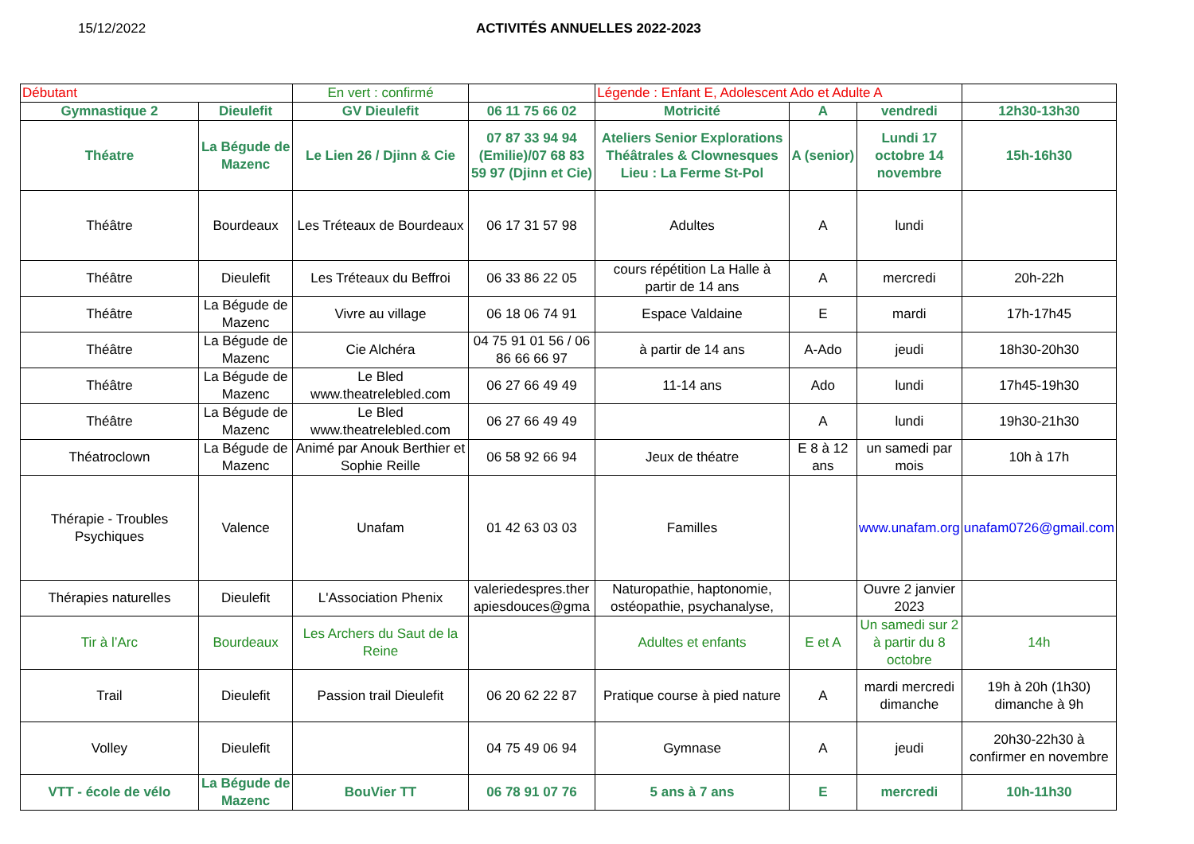15/12/2022 ACTIVITÉS ANNUELLES 2022-2023
| Débutant | | En vert : confirmé | | Légende : Enfant E, Adolescent Ado et Adulte A | | | |
| Gymnastique 2 | Dieulefit | GV Dieulefit | 06 11 75 66 02 | Motricité | A | vendredi | 12h30-13h30 |
| Théatre | La Bégude de Mazenc | Le Lien 26 / Djinn & Cie | 07 87 33 94 94 (Emilie)/07 68 83 59 97 (Djinn et Cie) | Ateliers Senior Explorations Théâtrales & Clownesques Lieu : La Ferme St-Pol | A (senior) | Lundi 17 octobre 14 novembre | 15h-16h30 |
| Théâtre | Bourdeaux | Les Tréteaux de Bourdeaux | 06 17 31 57 98 | Adultes | A | lundi | |
| Théâtre | Dieulefit | Les Tréteaux du Beffroi | 06 33 86 22 05 | cours répétition La Halle à partir de 14 ans | A | mercredi | 20h-22h |
| Théâtre | La Bégude de Mazenc | Vivre au village | 06 18 06 74 91 | Espace Valdaine | E | mardi | 17h-17h45 |
| Théâtre | La Bégude de Mazenc | Cie Alchéra | 04 75 91 01 56 / 06 86 66 66 97 | à partir de 14 ans | A-Ado | jeudi | 18h30-20h30 |
| Théâtre | La Bégude de Mazenc | Le Bled www.theatrelebled.com | 06 27 66 49 49 | 11-14 ans | Ado | lundi | 17h45-19h30 |
| Théâtre | La Bégude de Mazenc | Le Bled www.theatrelebled.com | 06 27 66 49 49 | | A | lundi | 19h30-21h30 |
| Théatroclown | La Bégude de Mazenc | Animé par Anouk Berthier et Sophie Reille | 06 58 92 66 94 | Jeux de théatre | E 8 à 12 ans | un samedi par mois | 10h à 17h |
| Thérapie - Troubles Psychiques | Valence | Unafam | 01 42 63 03 03 | Familles | | www.unafam.org | unafam0726@gmail.com |
| Thérapies naturelles | Dieulefit | L'Association Phenix | valeriedespres.ther apiesdouces@gma | Naturopathie, haptonomie, ostéopathie, psychanalyse, | | Ouvre 2 janvier 2023 | |
| Tir à l’Arc | Bourdeaux | Les Archers du Saut de la Reine | | Adultes et enfants | E et A | Un samedi sur 2 à partir du 8 octobre | 14h |
| Trail | Dieulefit | Passion trail Dieulefit | 06 20 62 22 87 | Pratique course à pied nature | A | mardi mercredi dimanche | 19h à 20h (1h30) dimanche à 9h |
| Volley | Dieulefit | | 04 75 49 06 94 | Gymnase | A | jeudi | 20h30-22h30 à confirmer en novembre |
| VTT - école de vélo | La Bégude de Mazenc | BouVier TT | 06 78 91 07 76 | 5 ans à 7 ans | E | mercredi | 10h-11h30 |